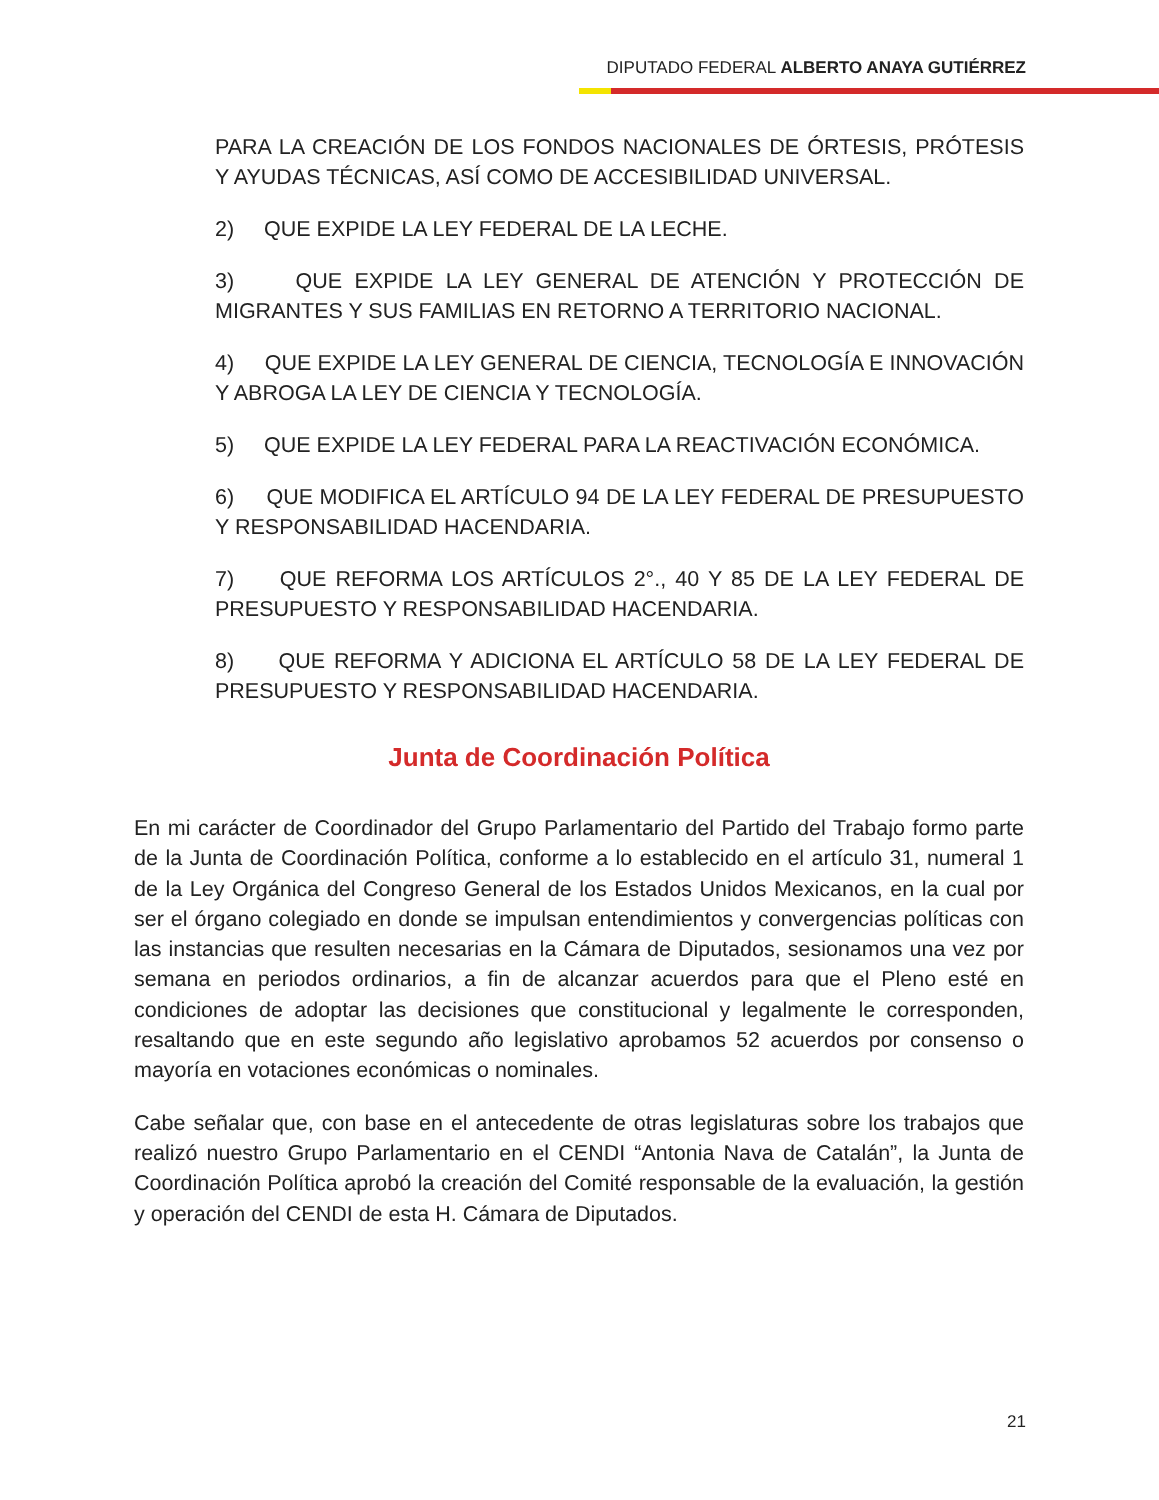DIPUTADO FEDERAL ALBERTO ANAYA GUTIÉRREZ
PARA LA CREACIÓN DE LOS FONDOS NACIONALES DE ÓRTESIS, PRÓTESIS Y AYUDAS TÉCNICAS, ASÍ COMO DE ACCESIBILIDAD UNIVERSAL.
2) QUE EXPIDE LA LEY FEDERAL DE LA LECHE.
3) QUE EXPIDE LA LEY GENERAL DE ATENCIÓN Y PROTECCIÓN DE MIGRANTES Y SUS FAMILIAS EN RETORNO A TERRITORIO NACIONAL.
4) QUE EXPIDE LA LEY GENERAL DE CIENCIA, TECNOLOGÍA E INNOVACIÓN Y ABROGA LA LEY DE CIENCIA Y TECNOLOGÍA.
5) QUE EXPIDE LA LEY FEDERAL PARA LA REACTIVACIÓN ECONÓMICA.
6) QUE MODIFICA EL ARTÍCULO 94 DE LA LEY FEDERAL DE PRESUPUESTO Y RESPONSABILIDAD HACENDARIA.
7) QUE REFORMA LOS ARTÍCULOS 2°., 40 Y 85 DE LA LEY FEDERAL DE PRESUPUESTO Y RESPONSABILIDAD HACENDARIA.
8) QUE REFORMA Y ADICIONA EL ARTÍCULO 58 DE LA LEY FEDERAL DE PRESUPUESTO Y RESPONSABILIDAD HACENDARIA.
Junta de Coordinación Política
En mi carácter de Coordinador del Grupo Parlamentario del Partido del Trabajo formo parte de la Junta de Coordinación Política, conforme a lo establecido en el artículo 31, numeral 1 de la Ley Orgánica del Congreso General de los Estados Unidos Mexicanos, en la cual por ser el órgano colegiado en donde se impulsan entendimientos y convergencias políticas con las instancias que resulten necesarias en la Cámara de Diputados, sesionamos una vez por semana en periodos ordinarios, a fin de alcanzar acuerdos para que el Pleno esté en condiciones de adoptar las decisiones que constitucional y legalmente le corresponden, resaltando que en este segundo año legislativo aprobamos 52 acuerdos por consenso o mayoría en votaciones económicas o nominales.
Cabe señalar que, con base en el antecedente de otras legislaturas sobre los trabajos que realizó nuestro Grupo Parlamentario en el CENDI “Antonia Nava de Catalán”, la Junta de Coordinación Política aprobó la creación del Comité responsable de la evaluación, la gestión y operación del CENDI de esta H. Cámara de Diputados.
21